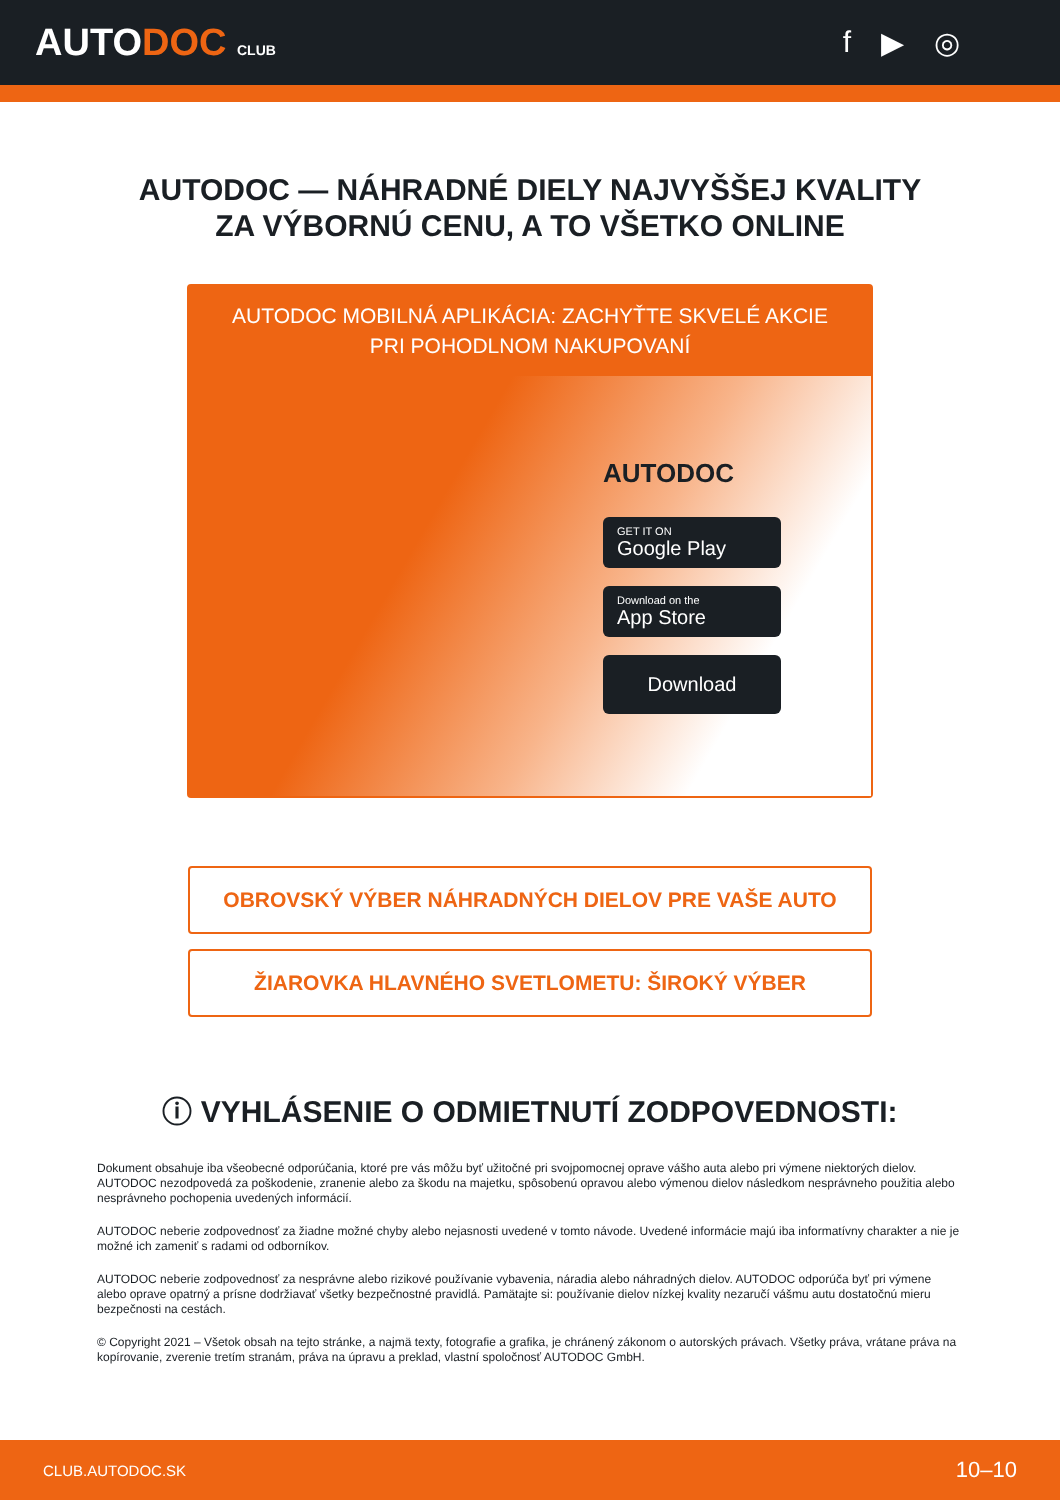AUTODOC CLUB
f ▶ ◎
AUTODOC — NÁHRADNÉ DIELY NAJVYŠŠEJ KVALITY
ZA VÝBORNÚ CENU, A TO VŠETKO ONLINE
AUTODOC MOBILNÁ APLIKÁCIA: ZACHYŤTE SKVELÉ AKCIE PRI POHODLNOM NAKUPOVANÍ
AUTODOC
GET IT ON
Google Play
Download on the
App Store
Download
OBROVSKÝ VÝBER NÁHRADNÝCH DIELOV PRE VAŠE AUTO
ŽIAROVKA HLAVNÉHO SVETLOMETU: ŠIROKÝ VÝBER
ⓘ VYHLÁSENIE O ODMIETNUTÍ ZODPOVEDNOSTI:
Dokument obsahuje iba všeobecné odporúčania, ktoré pre vás môžu byť užitočné pri svojpomocnej oprave vášho auta alebo pri výmene niektorých dielov. AUTODOC nezodpovedá za poškodenie, zranenie alebo za škodu na majetku, spôsobenú opravou alebo výmenou dielov následkom nesprávneho použitia alebo nesprávneho pochopenia uvedených informácií.
AUTODOC neberie zodpovednosť za žiadne možné chyby alebo nejasnosti uvedené v tomto návode. Uvedené informácie majú iba informatívny charakter a nie je možné ich zameniť s radami od odborníkov.
AUTODOC neberie zodpovednosť za nesprávne alebo rizikové používanie vybavenia, náradia alebo náhradných dielov. AUTODOC odporúča byť pri výmene alebo oprave opatrný a prísne dodržiavať všetky bezpečnostné pravidlá. Pamätajte si: používanie dielov nízkej kvality nezaručí vášmu autu dostatočnú mieru bezpečnosti na cestách.
© Copyright 2021 – Všetok obsah na tejto stránke, a najmä texty, fotografie a grafika, je chránený zákonom o autorských právach. Všetky práva, vrátane práva na kopírovanie, zverenie tretím stranám, práva na úpravu a preklad, vlastní spoločnosť AUTODOC GmbH.
CLUB.AUTODOC.SK 10–10